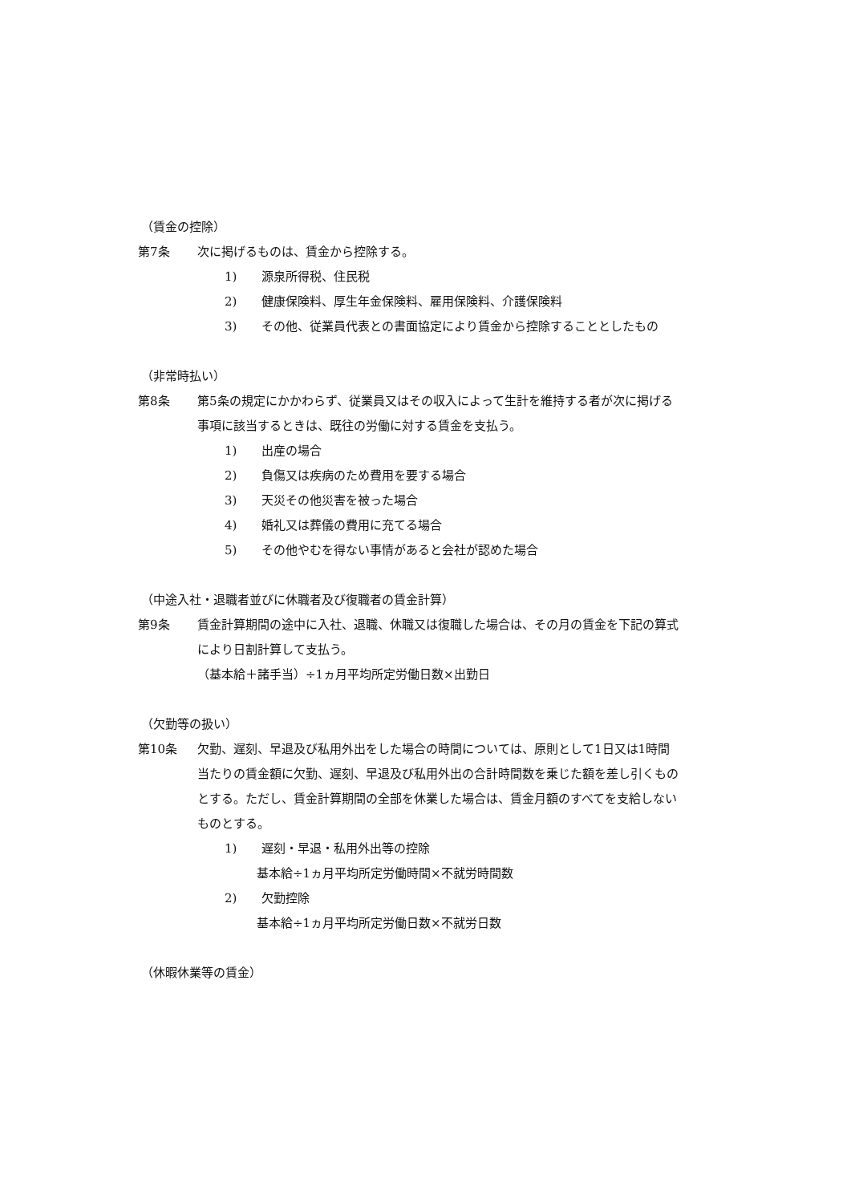（賃金の控除）
第7条 次に掲げるものは、賃金から控除する。
1) 源泉所得税、住民税
2) 健康保険料、厚生年金保険料、雇用保険料、介護保険料
3) その他、従業員代表との書面協定により賃金から控除することとしたもの
（非常時払い）
第8条 第5条の規定にかかわらず、従業員又はその収入によって生計を維持する者が次に掲げる事項に該当するときは、既往の労働に対する賃金を支払う。
1) 出産の場合
2) 負傷又は疾病のため費用を要する場合
3) 天災その他災害を被った場合
4) 婚礼又は葬儀の費用に充てる場合
5) その他やむを得ない事情があると会社が認めた場合
（中途入社・退職者並びに休職者及び復職者の賃金計算）
第9条 賃金計算期間の途中に入社、退職、休職又は復職した場合は、その月の賃金を下記の算式により日割計算して支払う。
（基本給＋諸手当）÷1ヵ月平均所定労働日数×出勤日
（欠勤等の扱い）
第10条 欠勤、遅刻、早退及び私用外出をした場合の時間については、原則として1日又は1時間当たりの賃金額に欠勤、遅刻、早退及び私用外出の合計時間数を乗じた額を差し引くものとする。ただし、賃金計算期間の全部を休業した場合は、賃金月額のすべてを支給しないものとする。
1) 遅刻・早退・私用外出等の控除
基本給÷1ヵ月平均所定労働時間×不就労時間数
2) 欠勤控除
基本給÷1ヵ月平均所定労働日数×不就労日数
（休暇休業等の賃金）